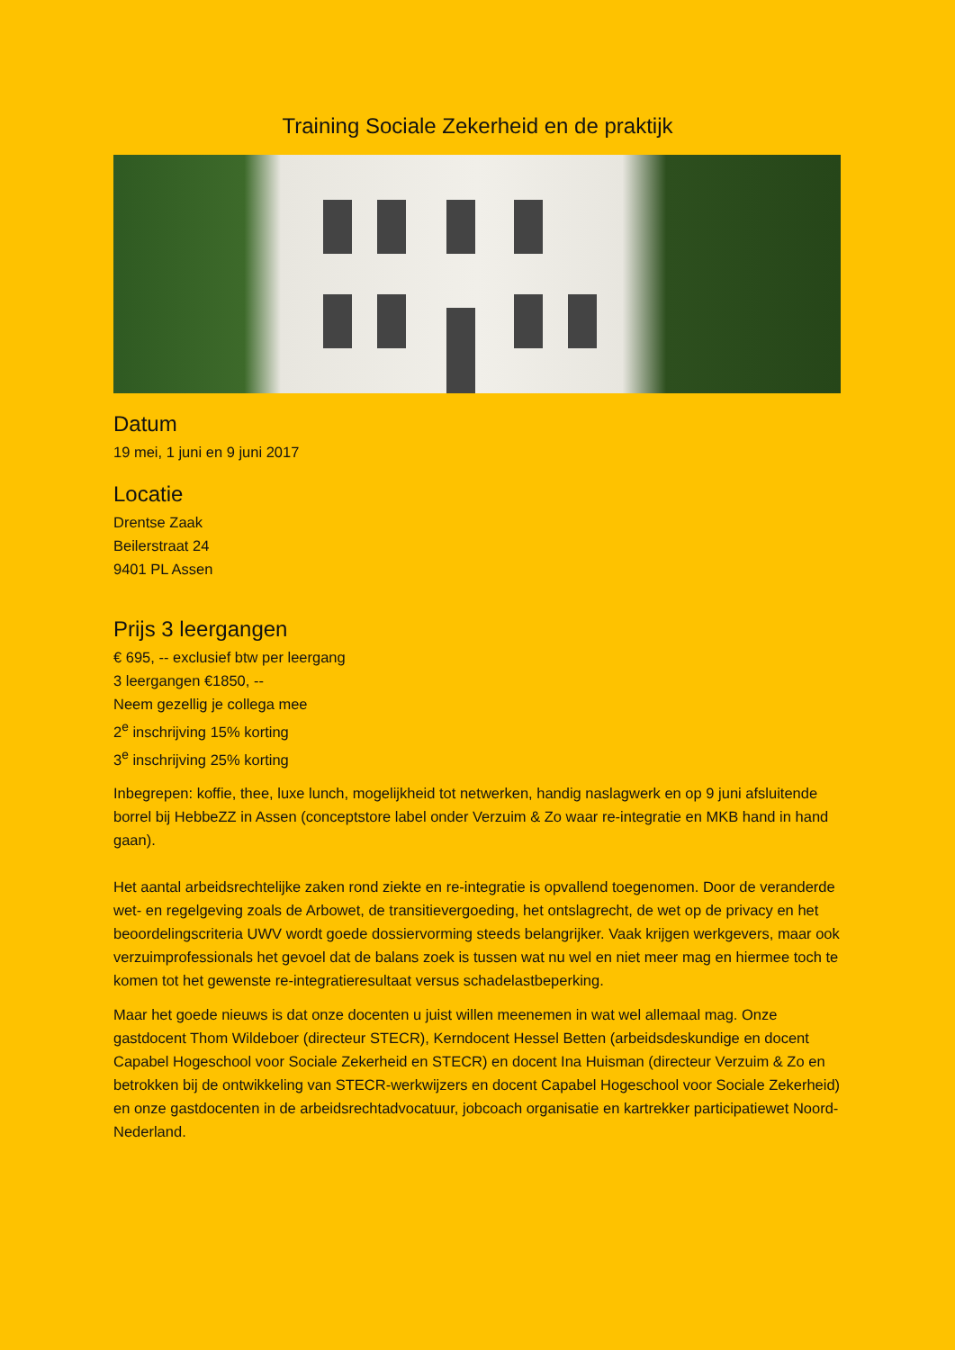Training Sociale Zekerheid en de praktijk
Datum
19 mei, 1 juni en 9 juni 2017
Locatie
Drentse Zaak
Beilerstraat 24
9401 PL Assen
Prijs 3 leergangen
€ 695, -- exclusief btw per leergang
3 leergangen €1850, --
Neem gezellig je collega mee
2<sup>e</sup> inschrijving 15% korting
3<sup>e</sup> inschrijving 25% korting
Inbegrepen: koffie, thee, luxe lunch, mogelijkheid tot netwerken, handig naslagwerk en op 9 juni afsluitende borrel bij HebbeZZ in Assen (conceptstore label onder Verzuim & Zo waar re-integratie en MKB hand in hand gaan).
Het aantal arbeidsrechtelijke zaken rond ziekte en re-integratie is opvallend toegenomen. Door de veranderde wet- en regelgeving zoals de Arbowet, de transitievergoeding, het ontslagrecht, de wet op de privacy en het beoordelingscriteria UWV wordt goede dossiervorming steeds belangrijker. Vaak krijgen werkgevers, maar ook verzuimprofessionals het gevoel dat de balans zoek is tussen wat nu wel en niet meer mag en hiermee toch te komen tot het gewenste re-integratieresultaat versus schadelastbeperking.
Maar het goede nieuws is dat onze docenten u juist willen meenemen in wat wel allemaal mag. Onze gastdocent Thom Wildeboer (directeur STECR), Kerndocent Hessel Betten (arbeidsdeskundige en docent Capabel Hogeschool voor Sociale Zekerheid en STECR) en docent Ina Huisman (directeur Verzuim & Zo en betrokken bij de ontwikkeling van STECR-werkwijzers en docent Capabel Hogeschool voor Sociale Zekerheid) en onze gastdocenten in de arbeidsrechtadvocatuur, jobcoach organisatie en kartrekker participatiewet Noord-Nederland.